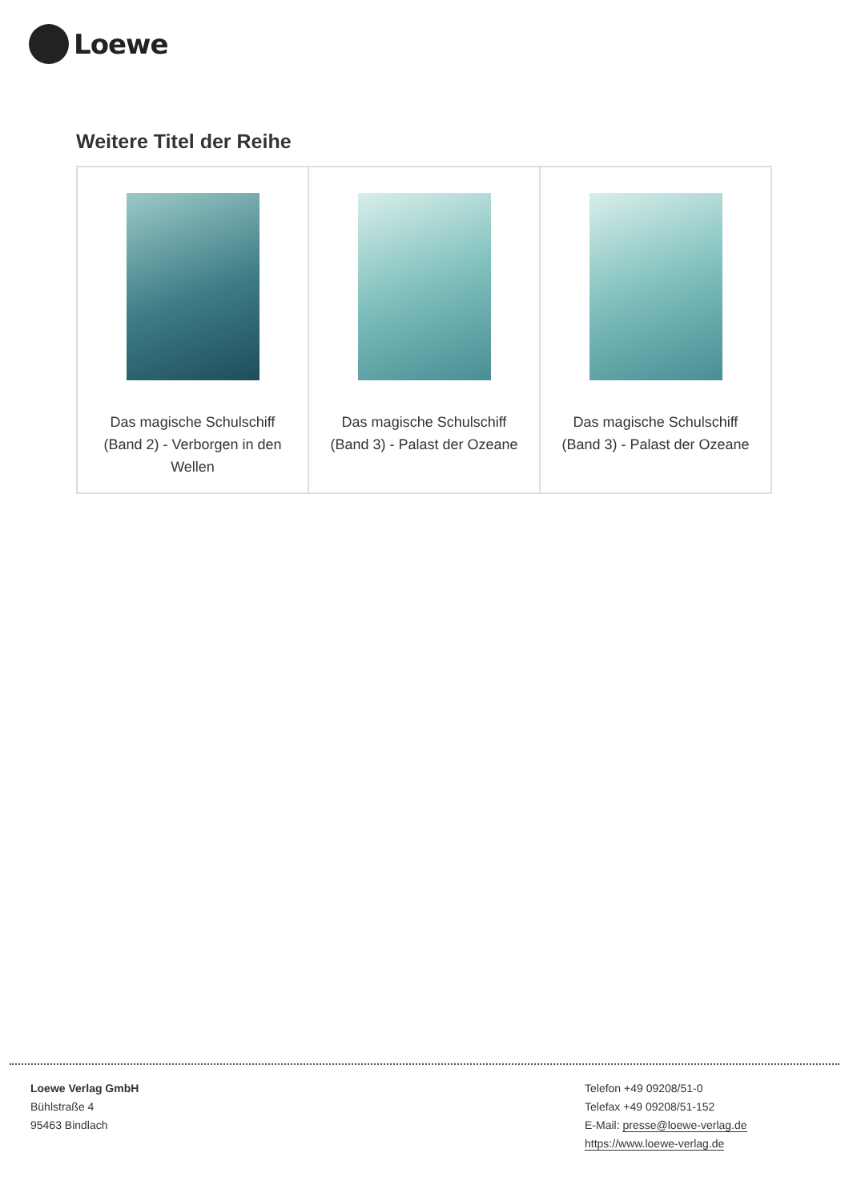Loewe
Weitere Titel der Reihe
| Das magische Schulschiff (Band 2) - Verborgen in den Wellen | Das magische Schulschiff (Band 3) - Palast der Ozeane | Das magische Schulschiff (Band 3) - Palast der Ozeane |
Loewe Verlag GmbH
Bühlstraße 4
95463 Bindlach
Telefon +49 09208/51-0
Telefax +49 09208/51-152
E-Mail: presse@loewe-verlag.de
https://www.loewe-verlag.de